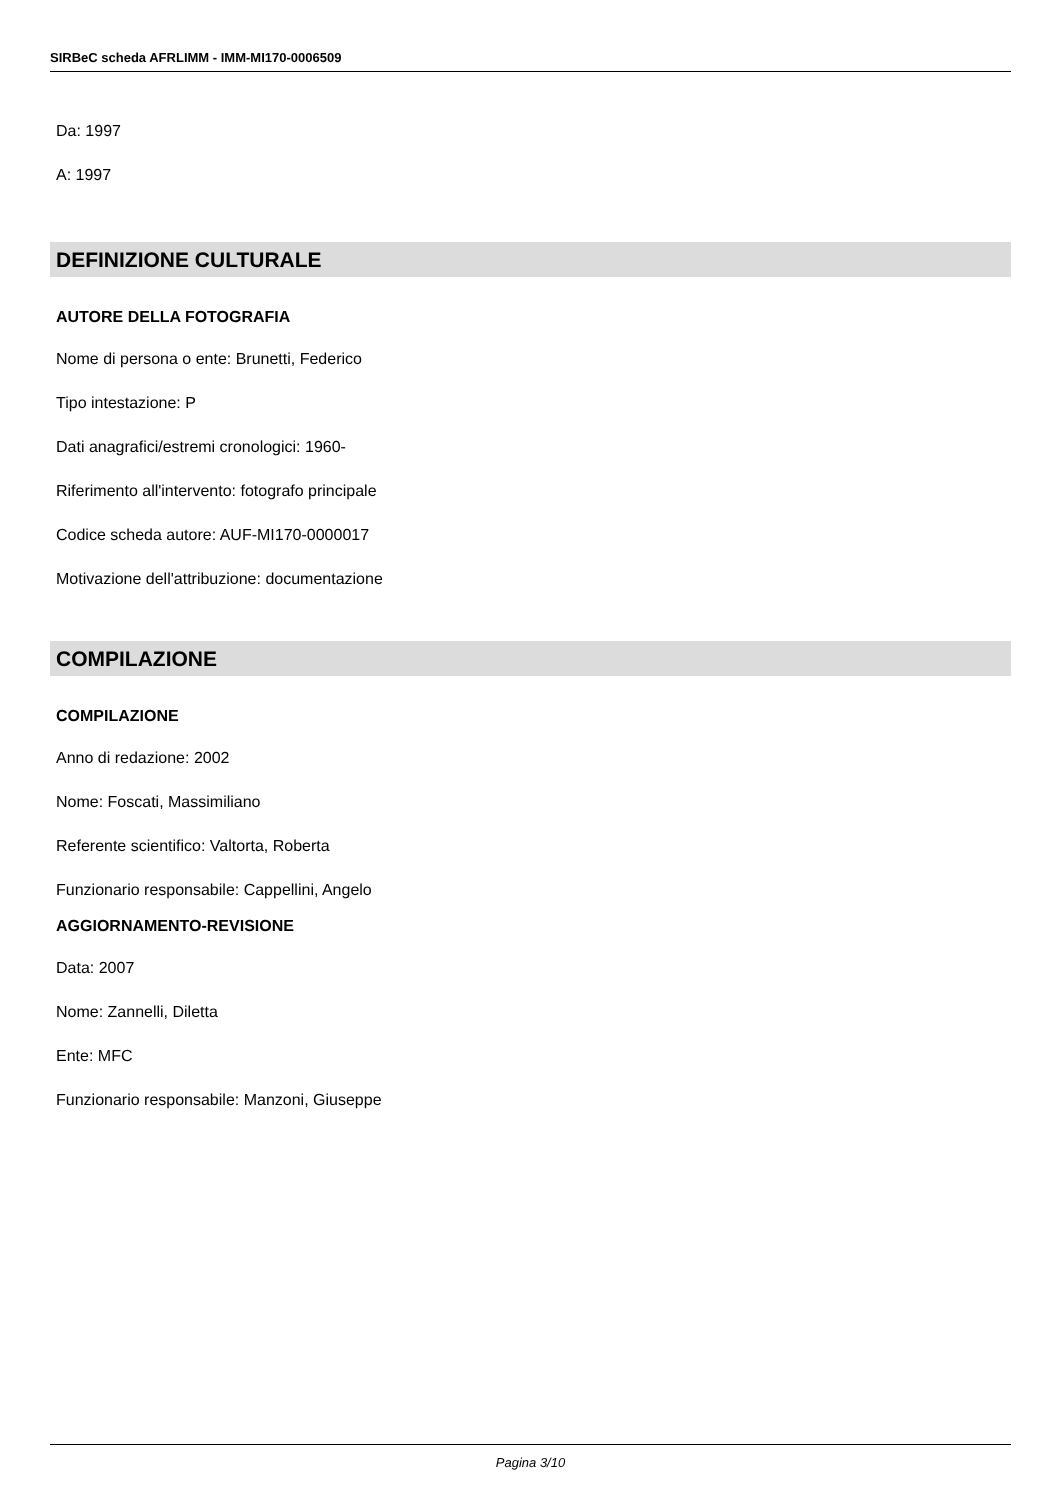SIRBeC scheda AFRLIMM - IMM-MI170-0006509
Da: 1997
A: 1997
DEFINIZIONE CULTURALE
AUTORE DELLA FOTOGRAFIA
Nome di persona o ente: Brunetti, Federico
Tipo intestazione: P
Dati anagrafici/estremi cronologici: 1960-
Riferimento all'intervento: fotografo principale
Codice scheda autore: AUF-MI170-0000017
Motivazione dell'attribuzione: documentazione
COMPILAZIONE
COMPILAZIONE
Anno di redazione: 2002
Nome: Foscati, Massimiliano
Referente scientifico: Valtorta, Roberta
Funzionario responsabile: Cappellini, Angelo
AGGIORNAMENTO-REVISIONE
Data: 2007
Nome: Zannelli, Diletta
Ente: MFC
Funzionario responsabile: Manzoni, Giuseppe
Pagina 3/10